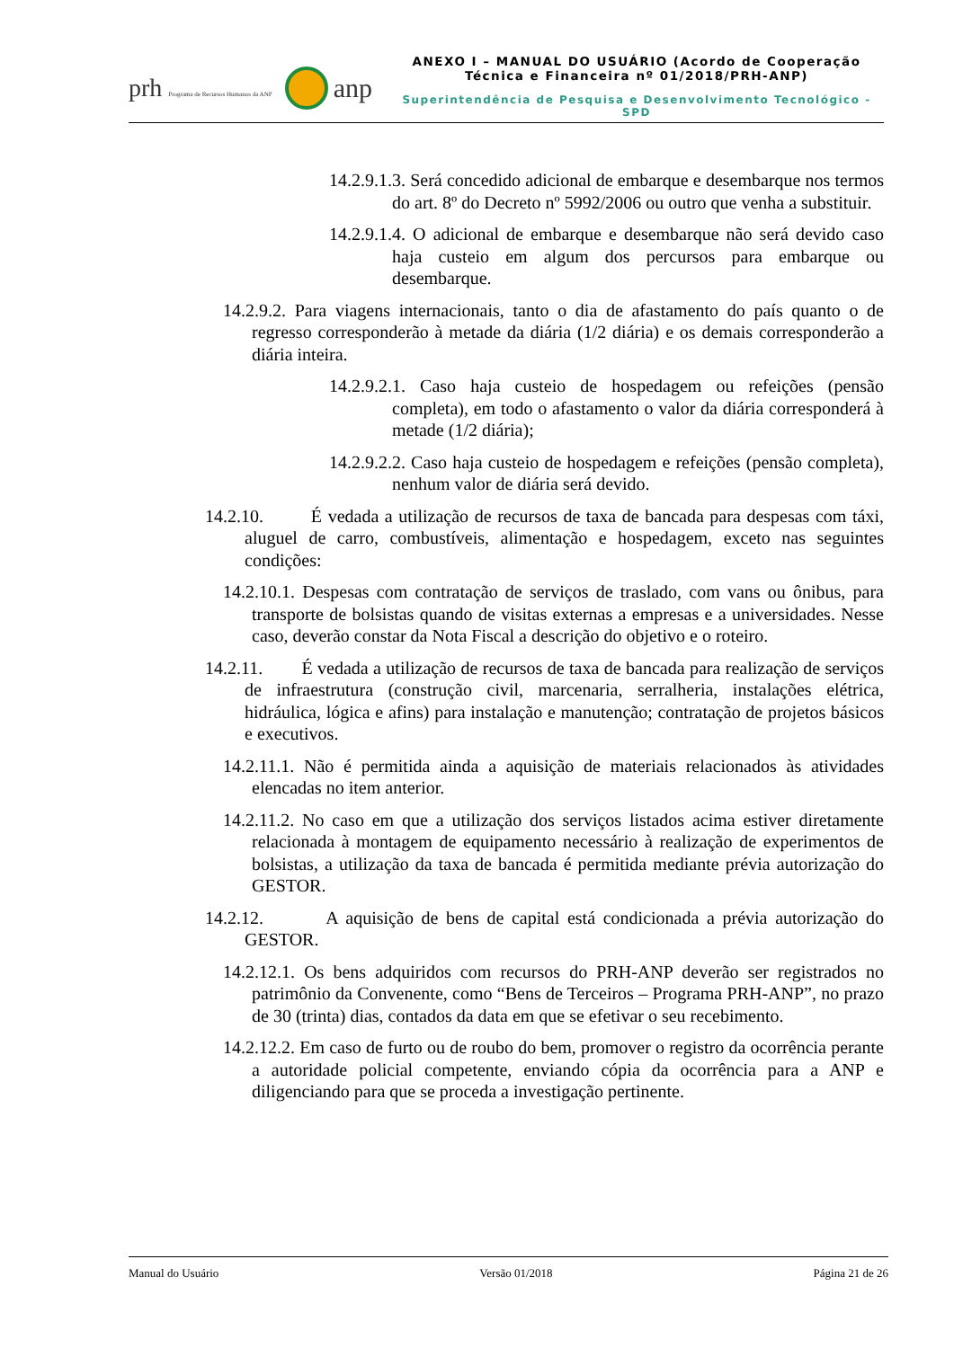prh Programa de Recursos Humanos da ANP anp
ANEXO I – MANUAL DO USUÁRIO (Acordo de Cooperação
Técnica e Financeira nº 01/2018/PRH-ANP)
Superintendência de Pesquisa e Desenvolvimento Tecnológico - SPD
14.2.9.1.3. Será concedido adicional de embarque e desembarque nos termos do art. 8º do Decreto nº 5992/2006 ou outro que venha a substituir.
14.2.9.1.4. O adicional de embarque e desembarque não será devido caso haja custeio em algum dos percursos para embarque ou desembarque.
14.2.9.2. Para viagens internacionais, tanto o dia de afastamento do país quanto o de regresso corresponderão à metade da diária (1/2 diária) e os demais corresponderão a diária inteira.
14.2.9.2.1. Caso haja custeio de hospedagem ou refeições (pensão completa), em todo o afastamento o valor da diária corresponderá à metade (1/2 diária);
14.2.9.2.2. Caso haja custeio de hospedagem e refeições (pensão completa), nenhum valor de diária será devido.
14.2.10. É vedada a utilização de recursos de taxa de bancada para despesas com táxi, aluguel de carro, combustíveis, alimentação e hospedagem, exceto nas seguintes condições:
14.2.10.1. Despesas com contratação de serviços de traslado, com vans ou ônibus, para transporte de bolsistas quando de visitas externas a empresas e a universidades. Nesse caso, deverão constar da Nota Fiscal a descrição do objetivo e o roteiro.
14.2.11. É vedada a utilização de recursos de taxa de bancada para realização de serviços de infraestrutura (construção civil, marcenaria, serralheria, instalações elétrica, hidráulica, lógica e afins) para instalação e manutenção; contratação de projetos básicos e executivos.
14.2.11.1. Não é permitida ainda a aquisição de materiais relacionados às atividades elencadas no item anterior.
14.2.11.2. No caso em que a utilização dos serviços listados acima estiver diretamente relacionada à montagem de equipamento necessário à realização de experimentos de bolsistas, a utilização da taxa de bancada é permitida mediante prévia autorização do GESTOR.
14.2.12. A aquisição de bens de capital está condicionada a prévia autorização do GESTOR.
14.2.12.1. Os bens adquiridos com recursos do PRH-ANP deverão ser registrados no patrimônio da Convenente, como “Bens de Terceiros – Programa PRH-ANP”, no prazo de 30 (trinta) dias, contados da data em que se efetivar o seu recebimento.
14.2.12.2. Em caso de furto ou de roubo do bem, promover o registro da ocorrência perante a autoridade policial competente, enviando cópia da ocorrência para a ANP e diligenciando para que se proceda a investigação pertinente.
Manual do Usuário Versão 01/2018 Página 21 de 26